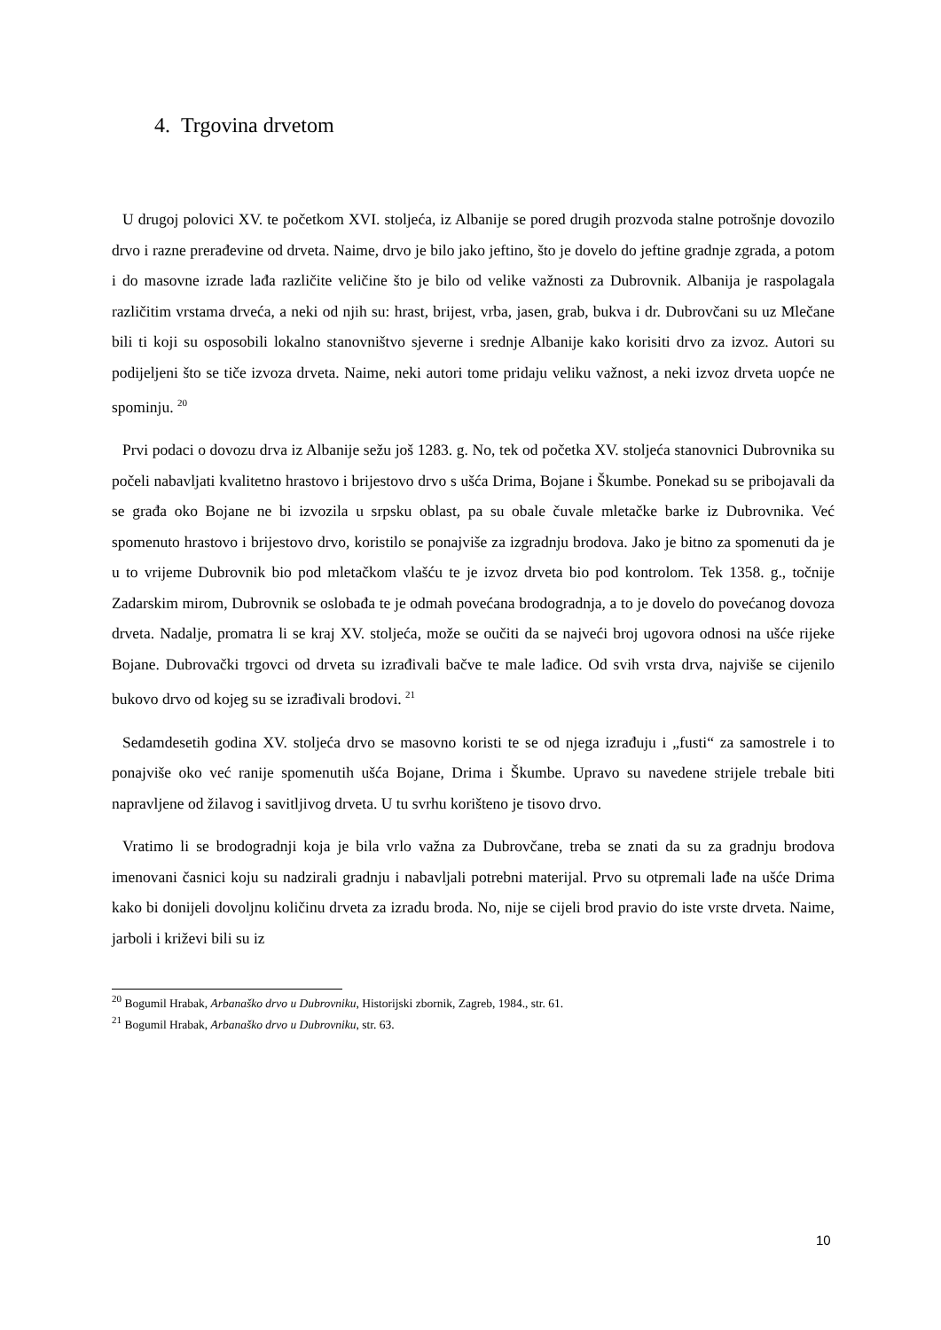4. Trgovina drvetom
U drugoj polovici XV. te početkom XVI. stoljeća, iz Albanije se pored drugih prozvoda stalne potrošnje dovozilo drvo i razne prerađevine od drveta. Naime, drvo je bilo jako jeftino, što je dovelo do jeftine gradnje zgrada, a potom i do masovne izrade lađa različite veličine što je bilo od velike važnosti za Dubrovnik. Albanija je raspolagala različitim vrstama drveća, a neki od njih su: hrast, brijest, vrba, jasen, grab, bukva i dr. Dubrovčani su uz Mlečane bili ti koji su osposobili lokalno stanovništvo sjeverne i srednje Albanije kako korisiti drvo za izvoz. Autori su podijeljeni što se tiče izvoza drveta. Naime, neki autori tome pridaju veliku važnost, a neki izvoz drveta uopće ne spominju. <sup>20</sup>
Prvi podaci o dovozu drva iz Albanije sežu još 1283. g. No, tek od početka XV. stoljeća stanovnici Dubrovnika su počeli nabavljati kvalitetno hrastovo i brijestovo drvo s ušća Drima, Bojane i Škumbe. Ponekad su se pribojavali da se građa oko Bojane ne bi izvozila u srpsku oblast, pa su obale čuvale mletačke barke iz Dubrovnika. Već spomenuto hrastovo i brijestovo drvo, koristilo se ponajviše za izgradnju brodova. Jako je bitno za spomenuti da je u to vrijeme Dubrovnik bio pod mletačkom vlašću te je izvoz drveta bio pod kontrolom. Tek 1358. g., točnije Zadarskim mirom, Dubrovnik se oslobađa te je odmah povećana brodogradnja, a to je dovelo do povećanog dovoza drveta. Nadalje, promatra li se kraj XV. stoljeća, može se oučiti da se najveći broj ugovora odnosi na ušće rijeke Bojane. Dubrovački trgovci od drveta su izrađivali bačve te male lađice. Od svih vrsta drva, najviše se cijenilo bukovo drvo od kojeg su se izrađivali brodovi. <sup>21</sup>
Sedamdesetih godina XV. stoljeća drvo se masovno koristi te se od njega izrađuju i „fusti“ za samostrele i to ponajviše oko već ranije spomenutih ušća Bojane, Drima i Škumbe. Upravo su navedene strijele trebale biti napravljene od žilavog i savitljivog drveta. U tu svrhu korišteno je tisovo drvo.
Vratimo li se brodogradnji koja je bila vrlo važna za Dubrovčane, treba se znati da su za gradnju brodova imenovani časnici koju su nadzirali gradnju i nabavljali potrebni materijal. Prvo su otpremali lađe na ušće Drima kako bi donijeli dovoljnu količinu drveta za izradu broda. No, nije se cijeli brod pravio do iste vrste drveta. Naime, jarboli i križevi bili su iz
<sup>20</sup> Bogumil Hrabak, Arbanaško drvo u Dubrovniku, Historijski zbornik, Zagreb, 1984., str. 61.
<sup>21</sup> Bogumil Hrabak, Arbanaško drvo u Dubrovniku, str. 63.
10